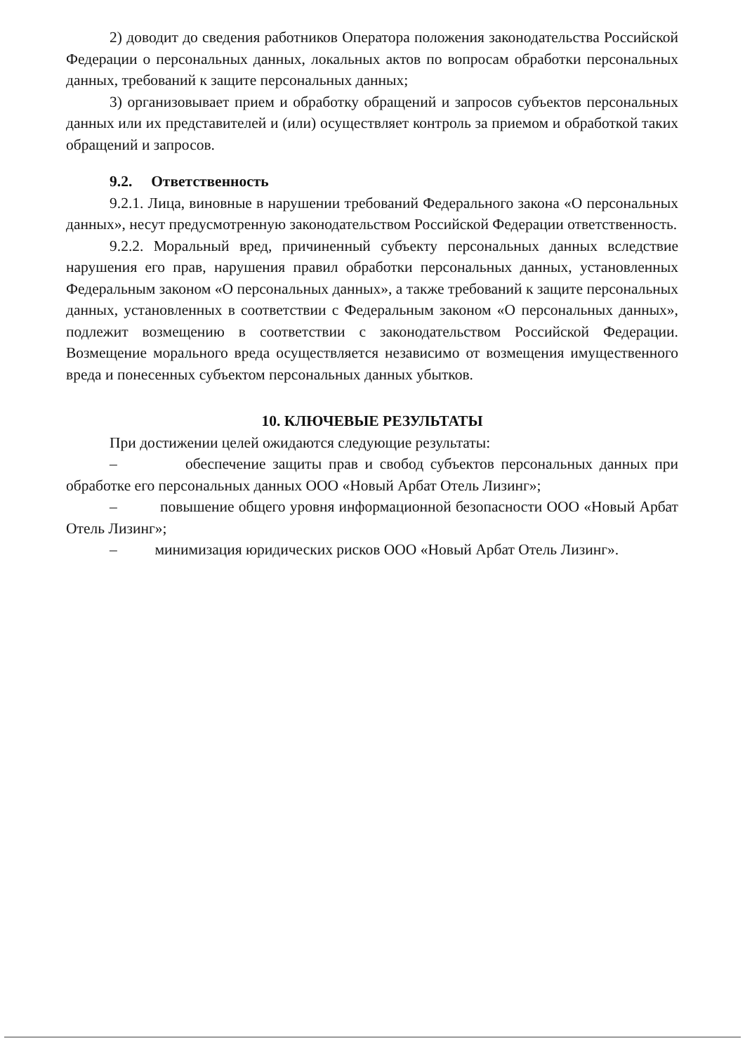2) доводит до сведения работников Оператора положения законодательства Российской Федерации о персональных данных, локальных актов по вопросам обработки персональных данных, требований к защите персональных данных;
3) организовывает прием и обработку обращений и запросов субъектов персональных данных или их представителей и (или) осуществляет контроль за приемом и обработкой таких обращений и запросов.
9.2. Ответственность
9.2.1. Лица, виновные в нарушении требований Федерального закона «О персональных данных», несут предусмотренную законодательством Российской Федерации ответственность.
9.2.2. Моральный вред, причиненный субъекту персональных данных вследствие нарушения его прав, нарушения правил обработки персональных данных, установленных Федеральным законом «О персональных данных», а также требований к защите персональных данных, установленных в соответствии с Федеральным законом «О персональных данных», подлежит возмещению в соответствии с законодательством Российской Федерации. Возмещение морального вреда осуществляется независимо от возмещения имущественного вреда и понесенных субъектом персональных данных убытков.
10. КЛЮЧЕВЫЕ РЕЗУЛЬТАТЫ
При достижении целей ожидаются следующие результаты:
– обеспечение защиты прав и свобод субъектов персональных данных при обработке его персональных данных ООО «Новый Арбат Отель Лизинг»;
– повышение общего уровня информационной безопасности ООО «Новый Арбат Отель Лизинг»;
– минимизация юридических рисков ООО «Новый Арбат Отель Лизинг».